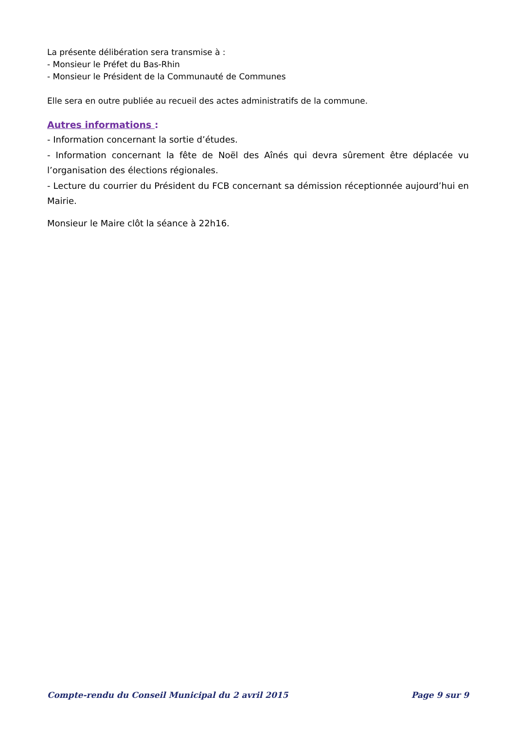La présente délibération sera transmise à :
- Monsieur le Préfet du Bas-Rhin
- Monsieur le Président de la Communauté de Communes
Elle sera en outre publiée au recueil des actes administratifs de la commune.
Autres informations :
- Information concernant la sortie d’études.
- Information concernant la fête de Noël des Aînés qui devra sûrement être déplacée vu l’organisation des élections régionales.
- Lecture du courrier du Président du FCB concernant sa démission réceptionnée aujourd’hui en Mairie.
Monsieur le Maire clôt la séance à 22h16.
Compte-rendu du Conseil Municipal du 2 avril 2015 Page 9 sur 9